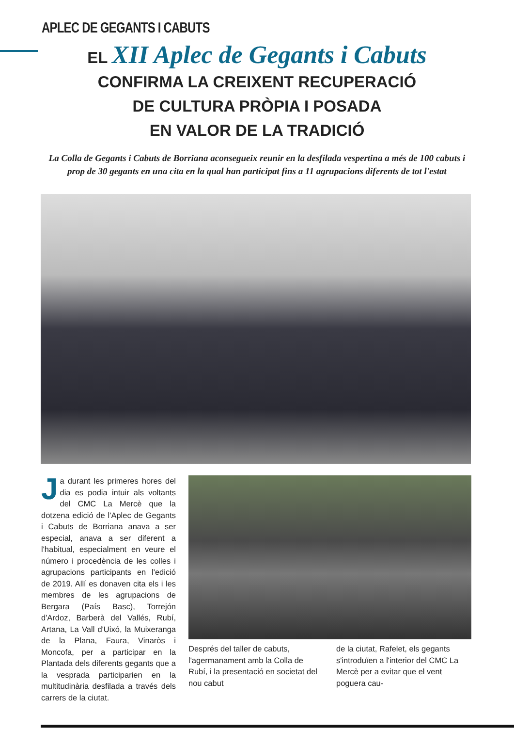APLEC DE GEGANTS I CABUTS
EL XII Aplec de Gegants i Cabuts
CONFIRMA LA CREIXENT RECUPERACIÓ
DE CULTURA PRÒPIA I POSADA
EN VALOR DE LA TRADICIÓ
La Colla de Gegants i Cabuts de Borriana aconsegueix reunir en la desfilada vespertina a més de 100 cabuts i prop de 30 gegants en una cita en la qual han participat fins a 11 agrupacions diferents de tot l'estat
Ja durant les primeres hores del dia es podia intuir als voltants del CMC La Mercè que la dotzena edició de l'Aplec de Gegants i Cabuts de Borriana anava a ser especial, anava a ser diferent a l'habitual, especialment en veure el número i procedència de les colles i agrupacions participants en l'edició de 2019. Allí es donaven cita els i les membres de les agrupacions de Bergara (País Basc), Torrejón d'Ardoz, Barberà del Vallés, Rubí, Artana, La Vall d'Uixó, la Muixeranga de la Plana, Faura, Vinaròs i Moncofa, per a participar en la Plantada dels diferents gegants que a la vesprada participarien en la multitudinària desfilada a través dels carrers de la ciutat.
Després del taller de cabuts, l'agermanament amb la Colla de Rubí, i la presentació en societat del nou cabut
de la ciutat, Rafelet, els gegants s'introduïen a l'interior del CMC La Mercè per a evitar que el vent poguera cau-